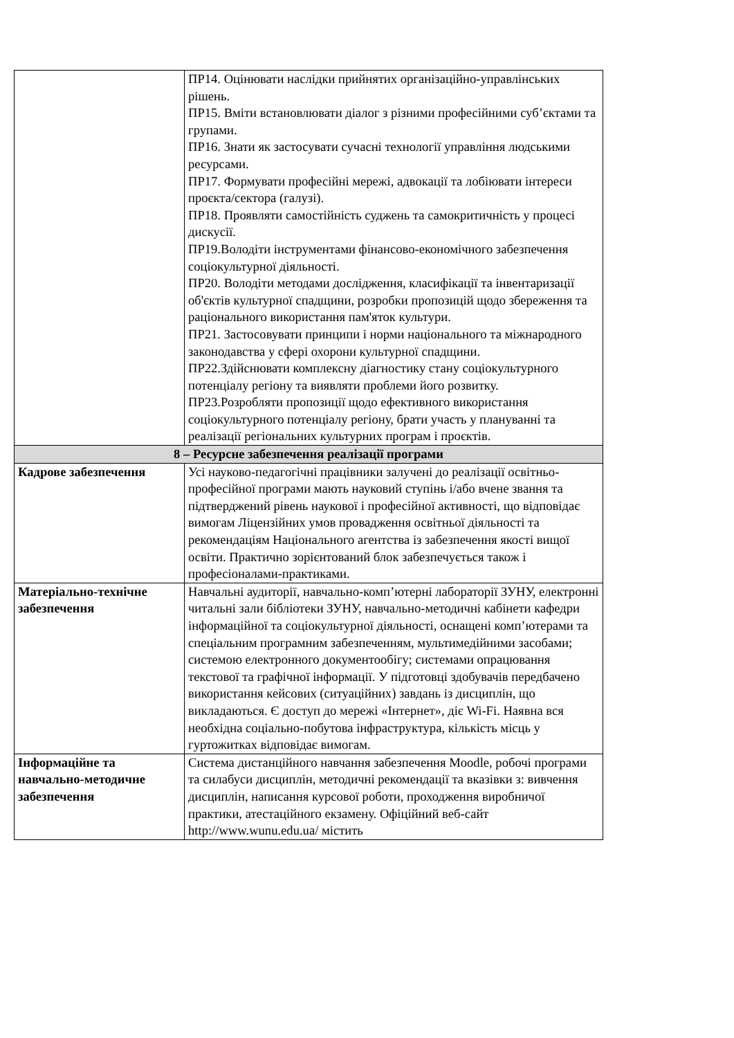| | ПР14. Оцінювати наслідки прийнятих організаційно-управлінських рішень. ПР15. Вміти встановлювати діалог з різними професійними суб’єктами та групами. ПР16. Знати як застосувати сучасні технології управління людськими ресурсами. ПР17. Формувати професійні мережі, адвокації та лобіювати інтереси проєкта/сектора (галузі). ПР18. Проявляти самостійність суджень та самокритичність у процесі дискусії. ПР19.Володіти інструментами фінансово-економічного забезпечення соціокультурної діяльності. ПР20. Володіти методами дослідження, класифікації та інвентаризації об'єктів культурної спадщини, розробки пропозицій щодо збереження та раціонального використання пам'яток культури. ПР21. Застосовувати принципи і норми національного та міжнародного законодавства у сфері охорони культурної спадщини. ПР22.Здійснювати комплексну діагностику стану соціокультурного потенціалу регіону та виявляти проблеми його розвитку. ПР23.Розробляти пропозиції щодо ефективного використання соціокультурного потенціалу регіону, брати участь у плануванні та реалізації регіональних культурних програм і проєктів. |
| 8 – Ресурсне забезпечення реалізації програми | |
| Кадрове забезпечення | Усі науково-педагогічні працівники залучені до реалізації освітньо-професійної програми мають науковий ступінь і/або вчене звання та підтверджений рівень наукової і професійної активності, що відповідає вимогам Ліцензійних умов провадження освітньої діяльності та рекомендаціям Національного агентства із забезпечення якості вищої освіти. Практично зорієнтований блок забезпечується також і професіоналами-практиками. |
| Матеріально-технічне забезпечення | Навчальні аудиторії, навчально-комп’ютерні лабораторії ЗУНУ, електронні читальні зали бібліотеки ЗУНУ, навчально-методичні кабінети кафедри інформаційної та соціокультурної діяльності, оснащені комп’ютерами та спеціальним програмним забезпеченням, мультимедійними засобами; системою електронного документообігу; системами опрацювання текстової та графічної інформації. У підготовці здобувачів передбачено використання кейсових (ситуаційних) завдань із дисциплін, що викладаються. Є доступ до мережі «Інтернет», діє Wi-Fi. Наявна вся необхідна соціально-побутова інфраструктура, кількість місць у гуртожитках відповідає вимогам. |
| Інформаційне та навчально-методичне забезпечення | Система дистанційного навчання забезпечення Moodle, робочі програми та силабуси дисциплін, методичні рекомендації та вказівки з: вивчення дисциплін, написання курсової роботи, проходження виробничої практики, атестаційного екзамену. Офіційний веб-сайт http://www.wunu.edu.ua/ містить |